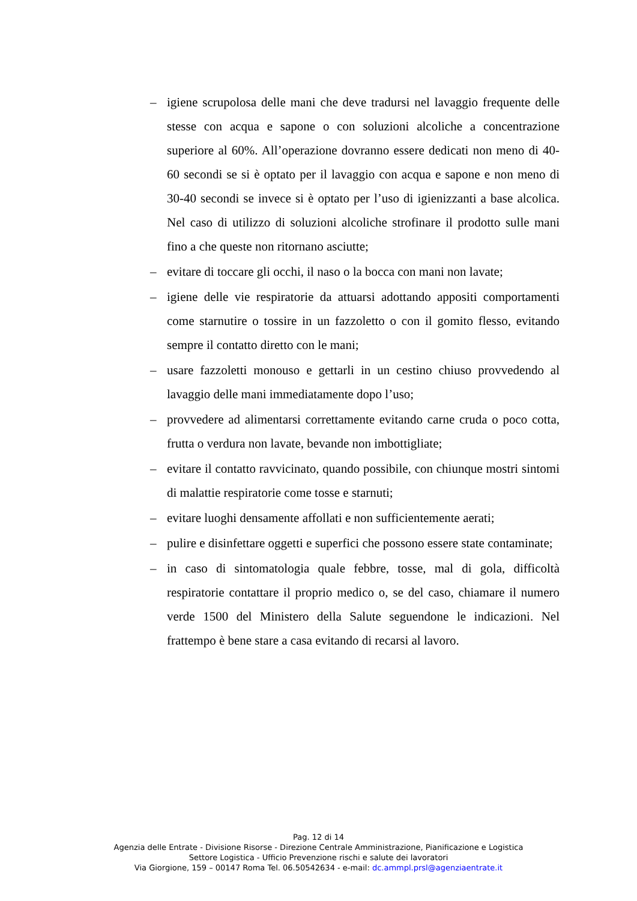– igiene scrupolosa delle mani che deve tradursi nel lavaggio frequente delle stesse con acqua e sapone o con soluzioni alcoliche a concentrazione superiore al 60%. All’operazione dovranno essere dedicati non meno di 40-60 secondi se si è optato per il lavaggio con acqua e sapone e non meno di 30-40 secondi se invece si è optato per l’uso di igienizzanti a base alcolica. Nel caso di utilizzo di soluzioni alcoliche strofinare il prodotto sulle mani fino a che queste non ritornano asciutte;
– evitare di toccare gli occhi, il naso o la bocca con mani non lavate;
– igiene delle vie respiratorie da attuarsi adottando appositi comportamenti come starnutire o tossire in un fazzoletto o con il gomito flesso, evitando sempre il contatto diretto con le mani;
– usare fazzoletti monouso e gettarli in un cestino chiuso provvedendo al lavaggio delle mani immediatamente dopo l’uso;
– provvedere ad alimentarsi correttamente evitando carne cruda o poco cotta, frutta o verdura non lavate, bevande non imbottigliate;
– evitare il contatto ravvicinato, quando possibile, con chiunque mostri sintomi di malattie respiratorie come tosse e starnuti;
– evitare luoghi densamente affollati e non sufficientemente aerati;
– pulire e disinfettare oggetti e superfici che possono essere state contaminate;
– in caso di sintomatologia quale febbre, tosse, mal di gola, difficoltà respiratorie contattare il proprio medico o, se del caso, chiamare il numero verde 1500 del Ministero della Salute seguendone le indicazioni. Nel frattempo è bene stare a casa evitando di recarsi al lavoro.
Pag. 12 di 14
Agenzia delle Entrate - Divisione Risorse - Direzione Centrale Amministrazione, Pianificazione e Logistica
Settore Logistica - Ufficio Prevenzione rischi e salute dei lavoratori
Via Giorgione, 159 – 00147 Roma Tel. 06.50542634 - e-mail: dc.ammpl.prsl@agenziaentrate.it